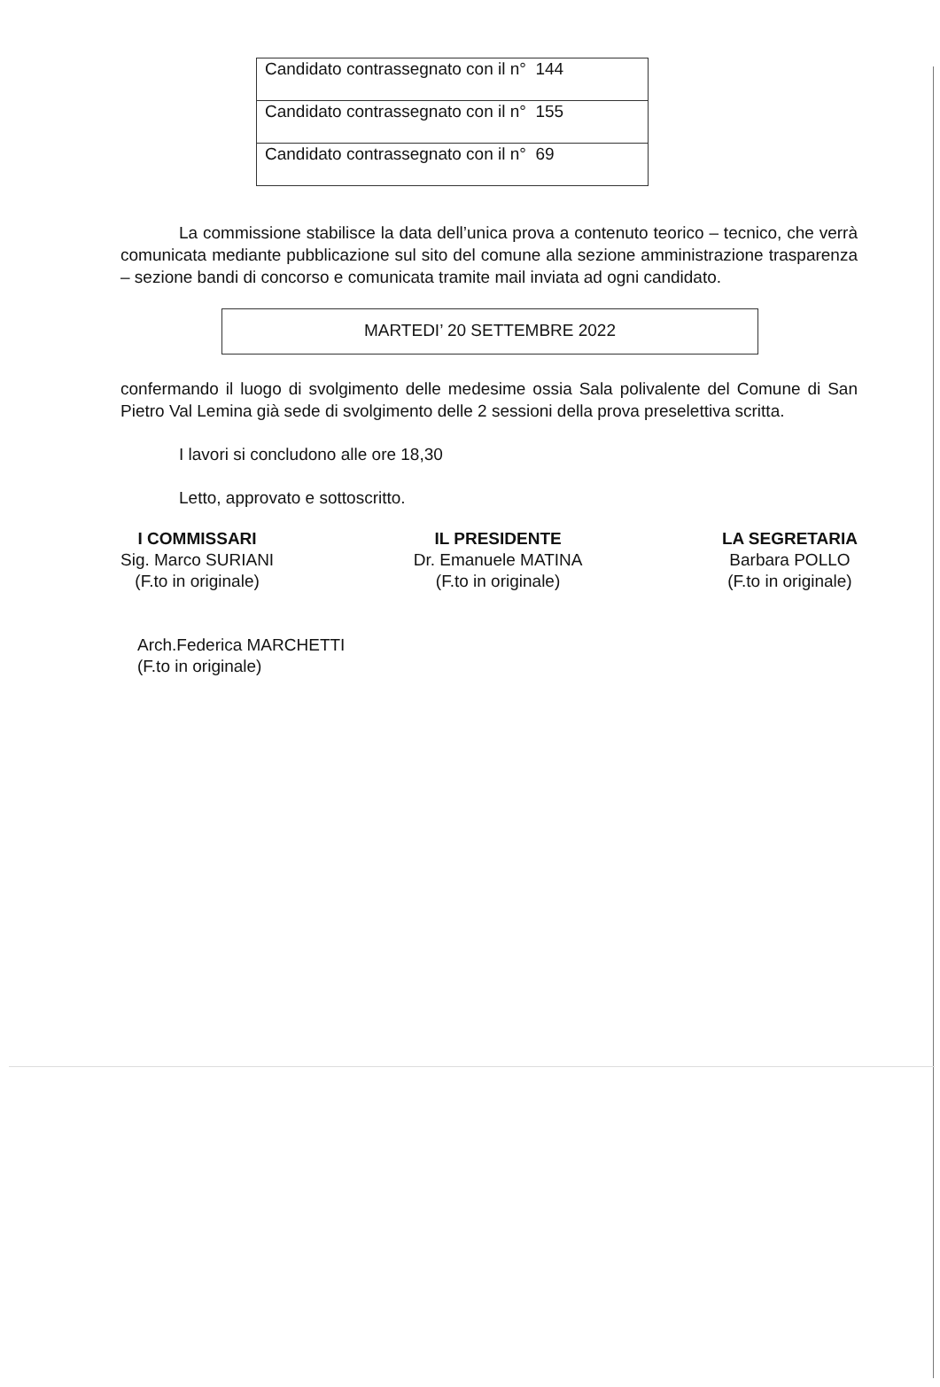| Candidato contrassegnato con il n° 144 |
| Candidato contrassegnato con il n° 155 |
| Candidato contrassegnato con il n° 69 |
La commissione stabilisce la data dell’unica prova a contenuto teorico – tecnico, che verrà comunicata mediante pubblicazione sul sito del comune alla sezione amministrazione trasparenza – sezione bandi di concorso e comunicata tramite mail inviata ad ogni candidato.
MARTEDI’ 20 SETTEMBRE 2022
confermando il luogo di svolgimento delle medesime ossia Sala polivalente del Comune di San Pietro Val Lemina già sede di svolgimento delle 2 sessioni della prova preselettiva scritta.
I lavori si concludono alle ore 18,30
Letto, approvato e sottoscritto.
I COMMISSARI
Sig. Marco SURIANI
(F.to in originale)
IL PRESIDENTE
Dr. Emanuele MATINA
(F.to in originale)
LA SEGRETARIA
Barbara POLLO
(F.to in originale)
Arch.Federica MARCHETTI
(F.to in originale)